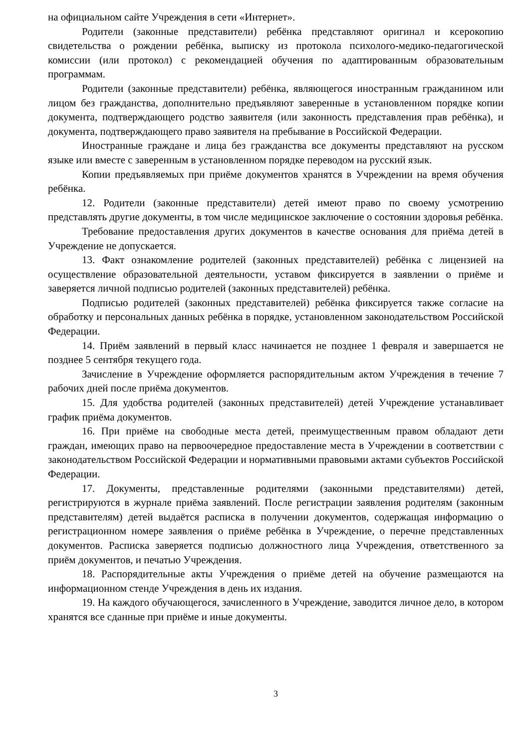на официальном сайте Учреждения в сети «Интернет».
Родители (законные представители) ребёнка представляют оригинал и ксерокопию свидетельства о рождении ребёнка, выписку из протокола психолого-медико-педагогической комиссии (или протокол) с рекомендацией обучения по адаптированным образовательным программам.
Родители (законные представители) ребёнка, являющегося иностранным гражданином или лицом без гражданства, дополнительно предъявляют заверенные в установленном порядке копии документа, подтверждающего родство заявителя (или законность представления прав ребёнка), и документа, подтверждающего право заявителя на пребывание в Российской Федерации.
Иностранные граждане и лица без гражданства все документы представляют на русском языке или вместе с заверенным в установленном порядке переводом на русский язык.
Копии предъявляемых при приёме документов хранятся в Учреждении на время обучения ребёнка.
12. Родители (законные представители) детей имеют право по своему усмотрению представлять другие документы, в том числе медицинское заключение о состоянии здоровья ребёнка.
Требование предоставления других документов в качестве основания для приёма детей в Учреждение не допускается.
13. Факт ознакомление родителей (законных представителей) ребёнка с лицензией на осуществление образовательной деятельности, уставом фиксируется в заявлении о приёме и заверяется личной подписью родителей (законных представителей) ребёнка.
Подписью родителей (законных представителей) ребёнка фиксируется также согласие на обработку и персональных данных ребёнка в порядке, установленном законодательством Российской Федерации.
14. Приём заявлений в первый класс начинается не позднее 1 февраля и завершается не позднее 5 сентября текущего года.
Зачисление в Учреждение оформляется распорядительным актом Учреждения в течение 7 рабочих дней после приёма документов.
15. Для удобства родителей (законных представителей) детей Учреждение устанавливает график приёма документов.
16. При приёме на свободные места детей, преимущественным правом обладают дети граждан, имеющих право на первоочередное предоставление места в Учреждении в соответствии с законодательством Российской Федерации и нормативными правовыми актами субъектов Российской Федерации.
17. Документы, представленные родителями (законными представителями) детей, регистрируются в журнале приёма заявлений. После регистрации заявления родителям (законным представителям) детей выдаётся расписка в получении документов, содержащая информацию о регистрационном номере заявления о приёме ребёнка в Учреждение, о перечне представленных документов. Расписка заверяется подписью должностного лица Учреждения, ответственного за приём документов, и печатью Учреждения.
18. Распорядительные акты Учреждения о приёме детей на обучение размещаются на информационном стенде Учреждения в день их издания.
19. На каждого обучающегося, зачисленного в Учреждение, заводится личное дело, в котором хранятся все сданные при приёме и иные документы.
3